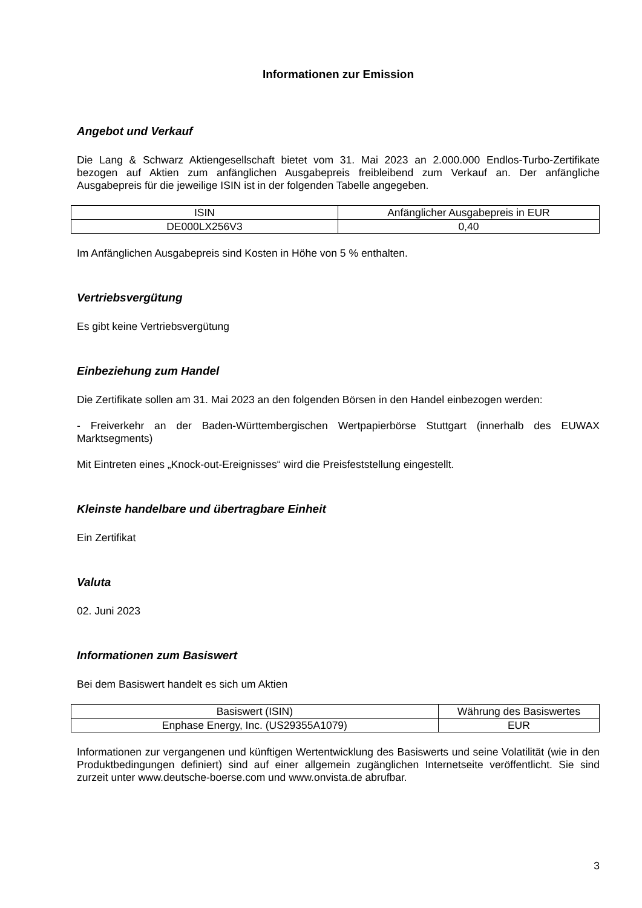Informationen zur Emission
Angebot und Verkauf
Die Lang & Schwarz Aktiengesellschaft bietet vom 31. Mai 2023 an 2.000.000 Endlos-Turbo-Zertifikate bezogen auf Aktien zum anfänglichen Ausgabepreis freibleibend zum Verkauf an. Der anfängliche Ausgabepreis für die jeweilige ISIN ist in der folgenden Tabelle angegeben.
| ISIN | Anfänglicher Ausgabepreis in EUR |
| --- | --- |
| DE000LX256V3 | 0,40 |
Im Anfänglichen Ausgabepreis sind Kosten in Höhe von 5 % enthalten.
Vertriebsvergütung
Es gibt keine Vertriebsvergütung
Einbeziehung zum Handel
Die Zertifikate sollen am 31. Mai 2023 an den folgenden Börsen in den Handel einbezogen werden:
- Freiverkehr an der Baden-Württembergischen Wertpapierbörse Stuttgart (innerhalb des EUWAX Marktsegments)
Mit Eintreten eines „Knock-out-Ereignisses“ wird die Preisfeststellung eingestellt.
Kleinste handelbare und übertragbare Einheit
Ein Zertifikat
Valuta
02. Juni 2023
Informationen zum Basiswert
Bei dem Basiswert handelt es sich um Aktien
| Basiswert (ISIN) | Währung des Basiswertes |
| --- | --- |
| Enphase Energy, Inc. (US29355A1079) | EUR |
Informationen zur vergangenen und künftigen Wertentwicklung des Basiswerts und seine Volatilität (wie in den Produktbedingungen definiert) sind auf einer allgemein zugänglichen Internetseite veröffentlicht. Sie sind zurzeit unter www.deutsche-boerse.com und www.onvista.de abrufbar.
3